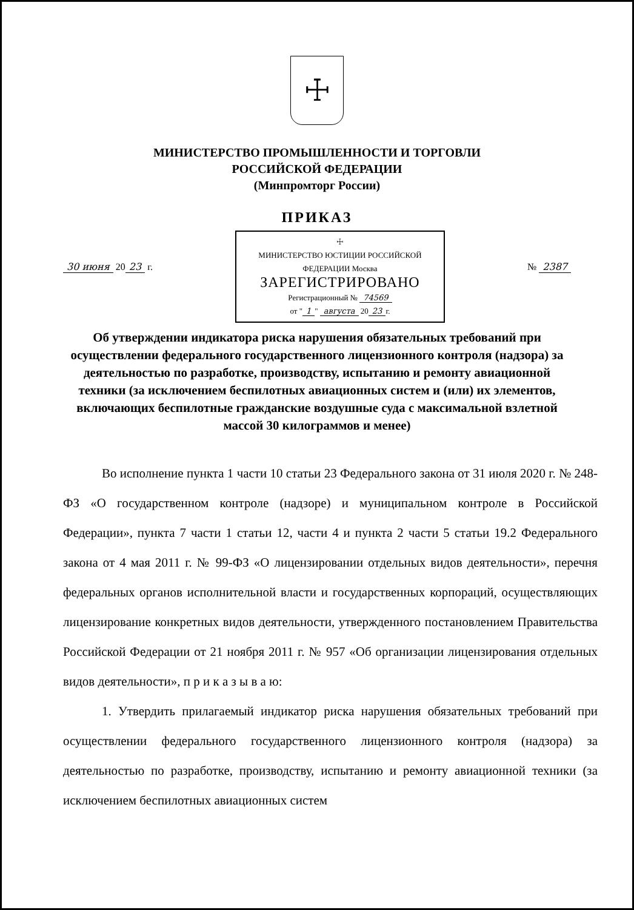☩
МИНИСТЕРСТВО ПРОМЫШЛЕННОСТИ И ТОРГОВЛИ
РОССИЙСКОЙ ФЕДЕРАЦИИ
(Минпромторг России)
ПРИКАЗ
30 июня 20 23 г.
☩
МИНИСТЕРСТВО ЮСТИЦИИ РОССИЙСКОЙ ФЕДЕРАЦИИ Москва
ЗАРЕГИСТРИРОВАНО
Регистрационный № 74569
от " 1 " августа 20 23 г.
№ 2387
Об утверждении индикатора риска нарушения обязательных требований при осуществлении федерального государственного лицензионного контроля (надзора) за деятельностью по разработке, производству, испытанию и ремонту авиационной техники (за исключением беспилотных авиационных систем и (или) их элементов, включающих беспилотные гражданские воздушные суда с максимальной взлетной массой 30 килограммов и менее)
Во исполнение пункта 1 части 10 статьи 23 Федерального закона от 31 июля 2020 г. № 248-ФЗ «О государственном контроле (надзоре) и муниципальном контроле в Российской Федерации», пункта 7 части 1 статьи 12, части 4 и пункта 2 части 5 статьи 19.2 Федерального закона от 4 мая 2011 г. № 99-ФЗ «О лицензировании отдельных видов деятельности», перечня федеральных органов исполнительной власти и государственных корпораций, осуществляющих лицензирование конкретных видов деятельности, утвержденного постановлением Правительства Российской Федерации от 21 ноября 2011 г. № 957 «Об организации лицензирования отдельных видов деятельности», п р и к а з ы в а ю:
1. Утвердить прилагаемый индикатор риска нарушения обязательных требований при осуществлении федерального государственного лицензионного контроля (надзора) за деятельностью по разработке, производству, испытанию и ремонту авиационной техники (за исключением беспилотных авиационных систем